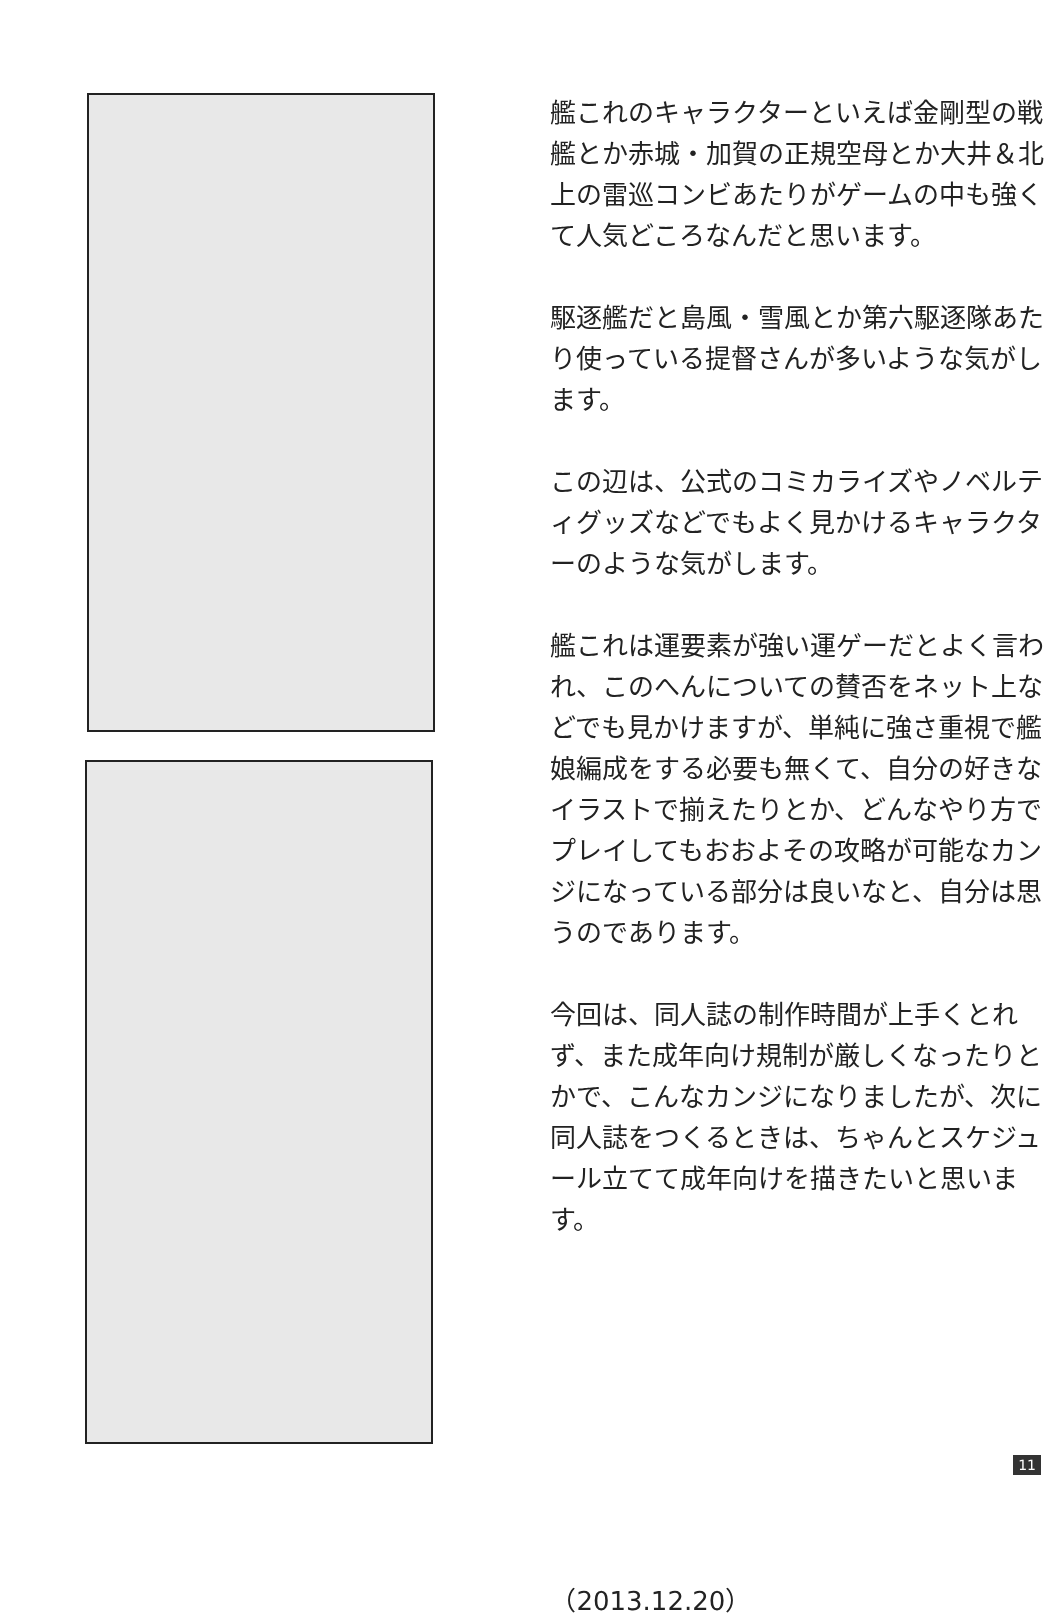艦これのキャラクターといえば金剛型の戦艦とか赤城・加賀の正規空母とか大井＆北上の雷巡コンビあたりがゲームの中も強くて人気どころなんだと思います。
駆逐艦だと島風・雪風とか第六駆逐隊あたり使っている提督さんが多いような気がします。
この辺は、公式のコミカライズやノベルティグッズなどでもよく見かけるキャラクターのような気がします。
艦これは運要素が強い運ゲーだとよく言われ、このへんについての賛否をネット上などでも見かけますが、単純に強さ重視で艦娘編成をする必要も無くて、自分の好きなイラストで揃えたりとか、どんなやり方でプレイしてもおおよその攻略が可能なカンジになっている部分は良いなと、自分は思うのであります。
今回は、同人誌の制作時間が上手くとれず、また成年向け規制が厳しくなったりとかで、こんなカンジになりましたが、次に同人誌をつくるときは、ちゃんとスケジュール立てて成年向けを描きたいと思います。
（2013.12.20）
11